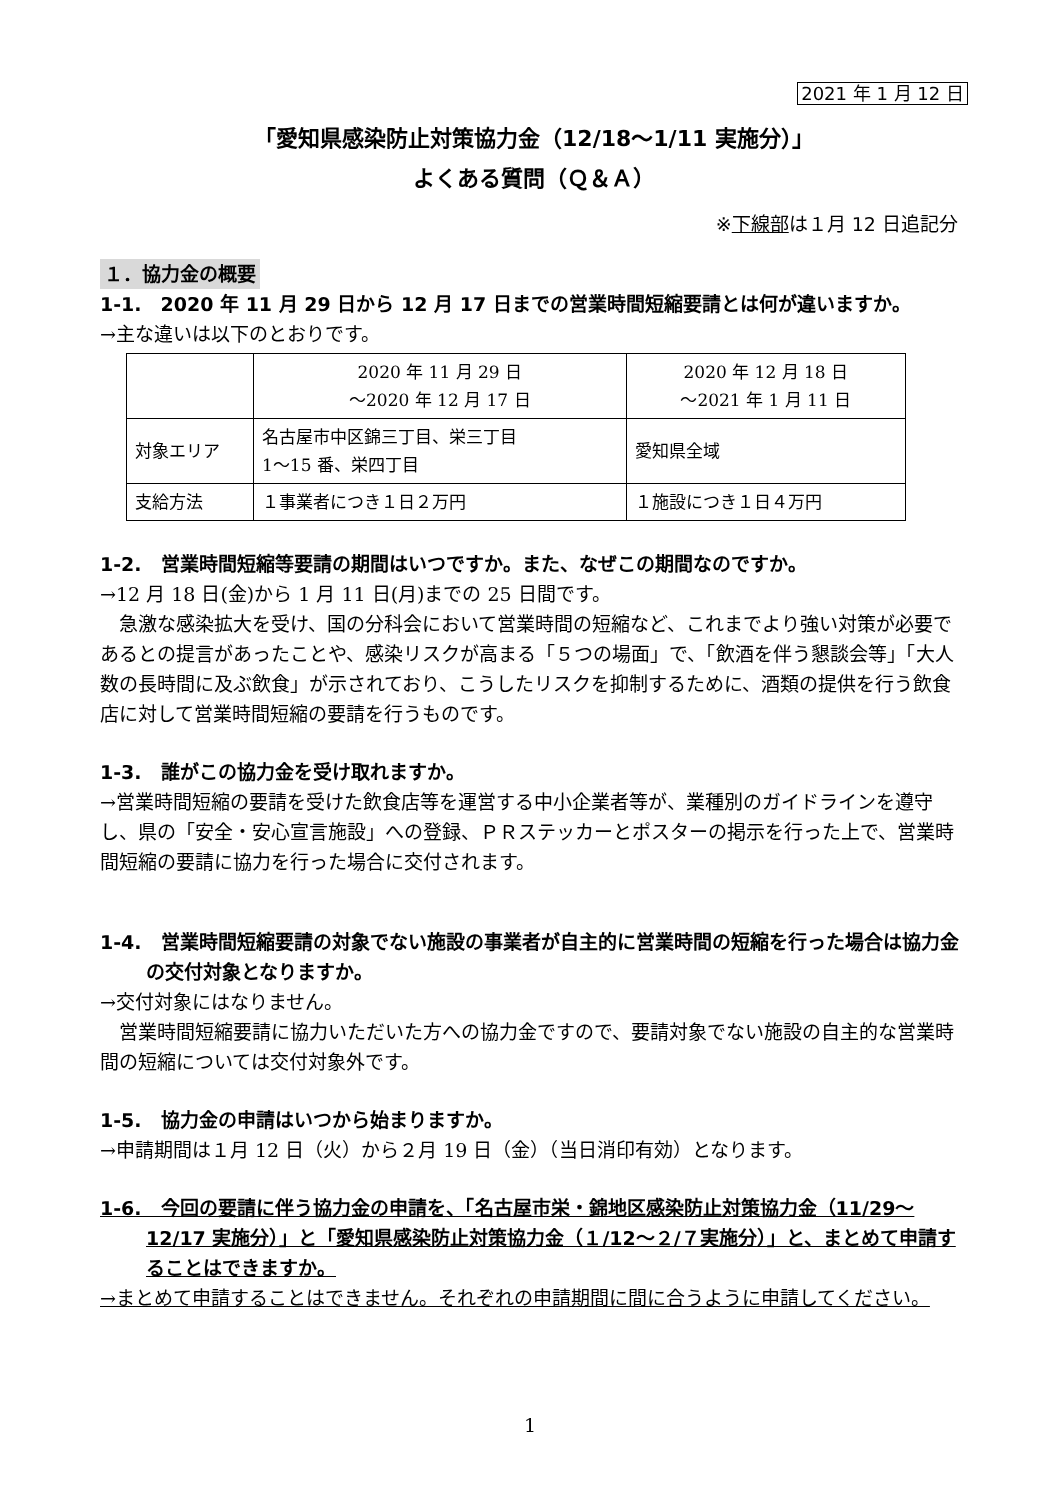2021 年 1 月 12 日
「愛知県感染防止対策協力金（12/18～1/11 実施分）」
よくある質問（Ｑ＆Ａ）
※下線部は１月 12 日追記分
１．協力金の概要
1-1.　2020 年 11 月 29 日から 12 月 17 日までの営業時間短縮要請とは何が違いますか。
→主な違いは以下のとおりです。
| | 2020 年 11 月 29 日 ～2020 年 12 月 17 日 | 2020 年 12 月 18 日 ～2021 年 1 月 11 日 |
| 対象エリア | 名古屋市中区錦三丁目、栄三丁目 1～15 番、栄四丁目 | 愛知県全域 |
| 支給方法 | １事業者につき１日２万円 | １施設につき１日４万円 |
1-2.　営業時間短縮等要請の期間はいつですか。また、なぜこの期間なのですか。
→12 月 18 日(金)から 1 月 11 日(月)までの 25 日間です。
急激な感染拡大を受け、国の分科会において営業時間の短縮など、これまでより強い対策が必要であるとの提言があったことや、感染リスクが高まる「５つの場面」で、「飲酒を伴う懇談会等」「大人数の長時間に及ぶ飲食」が示されており、こうしたリスクを抑制するために、酒類の提供を行う飲食店に対して営業時間短縮の要請を行うものです。
1-3.　誰がこの協力金を受け取れますか。
→営業時間短縮の要請を受けた飲食店等を運営する中小企業者等が、業種別のガイドラインを遵守し、県の「安全・安心宣言施設」への登録、ＰＲステッカーとポスターの掲示を行った上で、営業時間短縮の要請に協力を行った場合に交付されます。
1-4.　営業時間短縮要請の対象でない施設の事業者が自主的に営業時間の短縮を行った場合は協力金の交付対象となりますか。
→交付対象にはなりません。
営業時間短縮要請に協力いただいた方への協力金ですので、要請対象でない施設の自主的な営業時間の短縮については交付対象外です。
1-5.　協力金の申請はいつから始まりますか。
→申請期間は１月 12 日（火）から２月 19 日（金）（当日消印有効）となります。
1-6.　今回の要請に伴う協力金の申請を、「名古屋市栄・錦地区感染防止対策協力金（11/29～12/17 実施分）」と「愛知県感染防止対策協力金（１/12～２/７実施分）」と、まとめて申請することはできますか。
→まとめて申請することはできません。それぞれの申請期間に間に合うように申請してください。
1